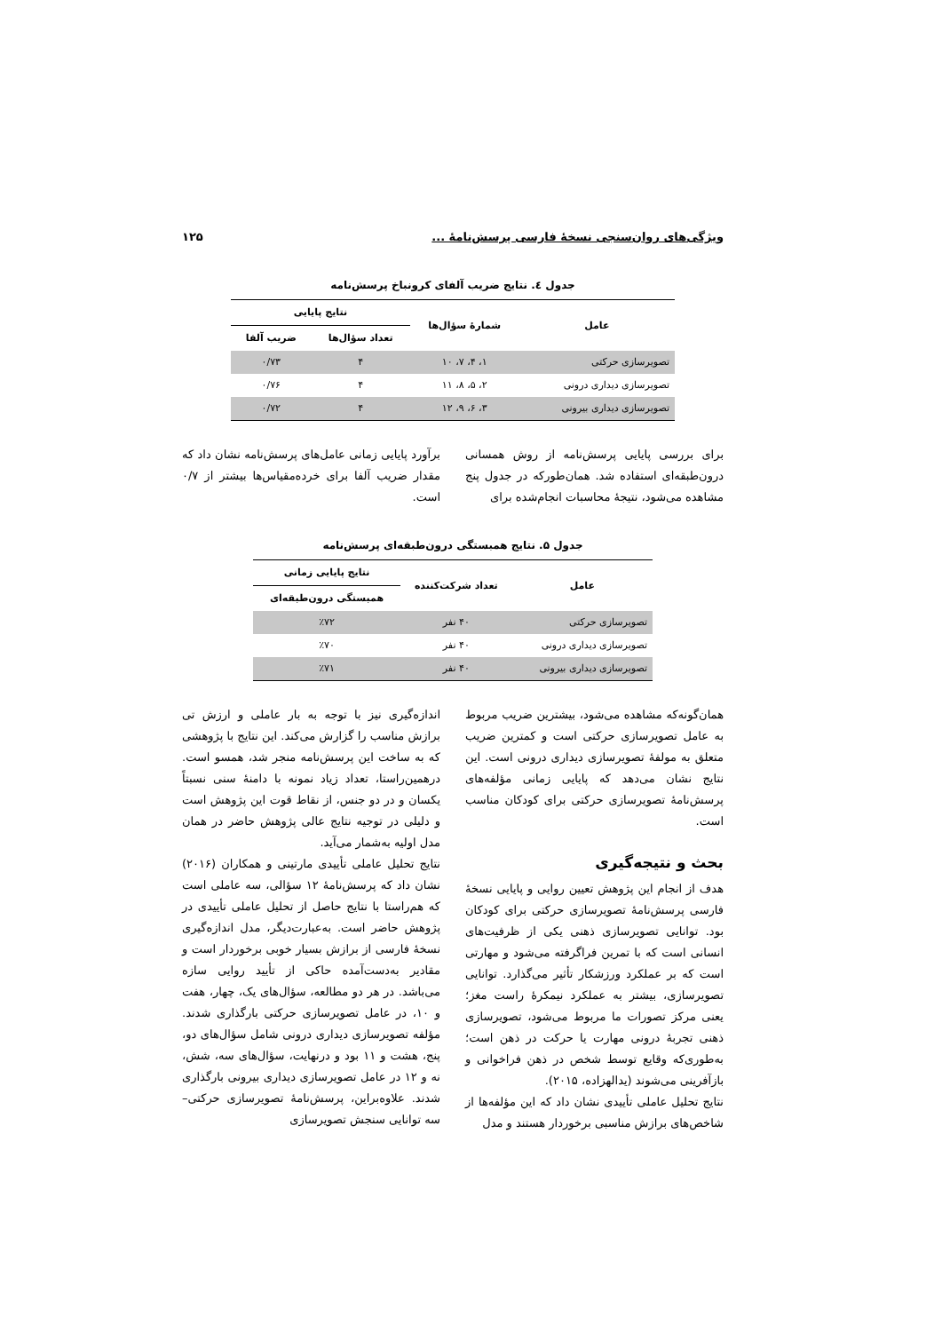ویژگی‌های روان‌سنجی نسخهٔ فارسی پرسش‌نامهٔ ... ۱۲۵
جدول ٤. نتایج ضریب آلفای کرونباخ پرسش‌نامه
| عامل | شمارهٔ سؤال‌ها | نتایج پایایی | |
| --- | --- | --- | --- |
| | | تعداد سؤال‌ها | ضریب آلفا |
| تصویرسازی حرکتی | ۱، ۴، ۷، ۱۰ | ۴ | ۰/۷۳ |
| تصویرسازی دیداری درونی | ۲، ۵، ۸، ۱۱ | ۴ | ۰/۷۶ |
| تصویرسازی دیداری بیرونی | ۳، ۶، ۹، ۱۲ | ۴ | ۰/۷۲ |
برای بررسی پایایی پرسش‌نامه از روش همسانی درون‌طبقه‌ای استفاده شد. همان‌طورکه در جدول پنج مشاهده می‌شود، نتیجهٔ محاسبات انجام‌شده برای
برآورد پایایی زمانی عامل‌های پرسش‌نامه نشان داد که مقدار ضریب آلفا برای خرده‌مقیاس‌ها بیشتر از ۰/۷ است.
جدول ۵. نتایج همبستگی درون‌طبقه‌ای پرسش‌نامه
| عامل | تعداد شرکت‌کننده | نتایج پایایی زمانی |
| --- | --- | --- |
| | | همبستگی درون‌طبقه‌ای |
| تصویرسازی حرکتی | ۴۰ نفر | ٪۷۲ |
| تصویرسازی دیداری درونی | ۴۰ نفر | ٪۷۰ |
| تصویرسازی دیداری بیرونی | ۴۰ نفر | ٪۷۱ |
همان‌گونه‌که مشاهده می‌شود، بیشترین ضریب مربوط به عامل تصویرسازی حرکتی است و کمترین ضریب متعلق به مولفهٔ تصویرسازی دیداری درونی است. این نتایج نشان می‌دهد که پایایی زمانی مؤلفه‌های پرسش‌نامهٔ تصویرسازی حرکتی برای کودکان مناسب است.
بحث و نتیجه‌گیری
هدف از انجام این پژوهش تعیین روایی و پایایی نسخهٔ فارسی پرسش‌نامهٔ تصویرسازی حرکتی برای کودکان بود. توانایی تصویرسازی ذهنی یکی از ظرفیت‌های انسانی است که با تمرین فراگرفته می‌شود و مهارتی است که بر عملکرد ورزشکار تأثیر می‌گذارد. توانایی تصویرسازی، بیشتر به عملکرد نیمکرهٔ راست مغز؛ یعنی مرکز تصورات ما مربوط می‌شود، تصویرسازی ذهنی تجربهٔ درونی مهارت یا حرکت در ذهن است؛ به‌طوری‌که وقایع توسط شخص در ذهن فراخوانی و بازآفرینی می‌شوند (یدالهزاده، ۲۰۱۵).
نتایج تحلیل عاملی تأییدی نشان داد که این مؤلفه‌ها از شاخص‌های برازش مناسبی برخوردار هستند و مدل
اندازه‌گیری نیز با توجه به بار عاملی و ارزش تی برازش مناسب را گزارش می‌کند. این نتایج با پژوهشی که به ساخت این پرسش‌نامه منجر شد، همسو است. درهمین‌راستا، تعداد زیاد نمونه با دامنهٔ سنی نسبتاً یکسان و در دو جنس، از نقاط قوت این پژوهش است و دلیلی در توجیه نتایج عالی پژوهش حاضر در همان مدل اولیه به‌شمار می‌آید.
نتایج تحلیل عاملی تأییدی مارتینی و همکاران (۲۰۱۶) نشان داد که پرسش‌نامهٔ ۱۲ سؤالی، سه عاملی است که هم‌راستا با نتایج حاصل از تحلیل عاملی تأییدی در پژوهش حاضر است. به‌عبارت‌دیگر، مدل اندازه‌گیری نسخهٔ فارسی از برازش بسیار خوبی برخوردار است و مقادیر به‌دست‌آمده حاکی از تأیید روایی سازه می‌باشد. در هر دو مطالعه، سؤال‌های یک، چهار، هفت و ۱۰، در عامل تصویرسازی حرکتی بارگذاری شدند. مؤلفه تصویرسازی دیداری درونی شامل سؤال‌های دو، پنج، هشت و ۱۱ بود و درنهایت، سؤال‌های سه، شش، نه و ۱۲ در عامل تصویرسازی دیداری بیرونی بارگذاری شدند. علاوه‌براین، پرسش‌نامهٔ تصویرسازی حرکتی–سه توانایی سنجش تصویرسازی